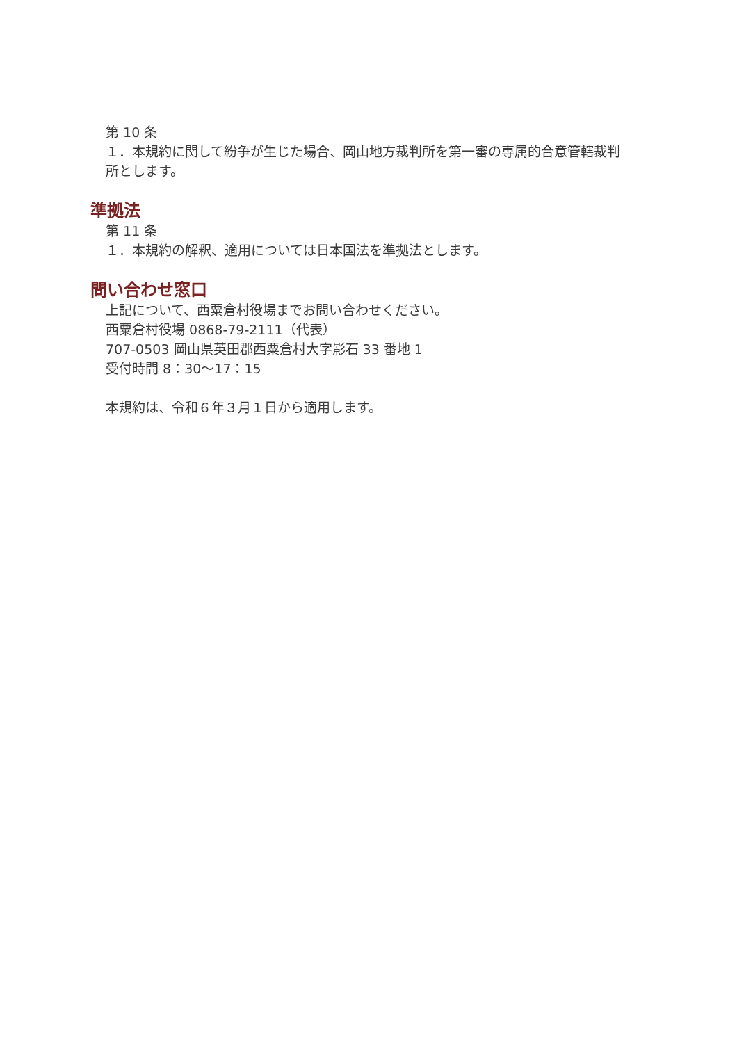第 10 条
１．本規約に関して紛争が生じた場合、岡山地方裁判所を第一審の専属的合意管轄裁判所とします。
準拠法
第 11 条
１．本規約の解釈、適用については日本国法を準拠法とします。
問い合わせ窓口
上記について、西粟倉村役場までお問い合わせください。
西粟倉村役場 0868-79-2111（代表）
707-0503 岡山県英田郡西粟倉村大字影石 33 番地 1
受付時間 8：30〜17：15
本規約は、令和６年３月１日から適用します。